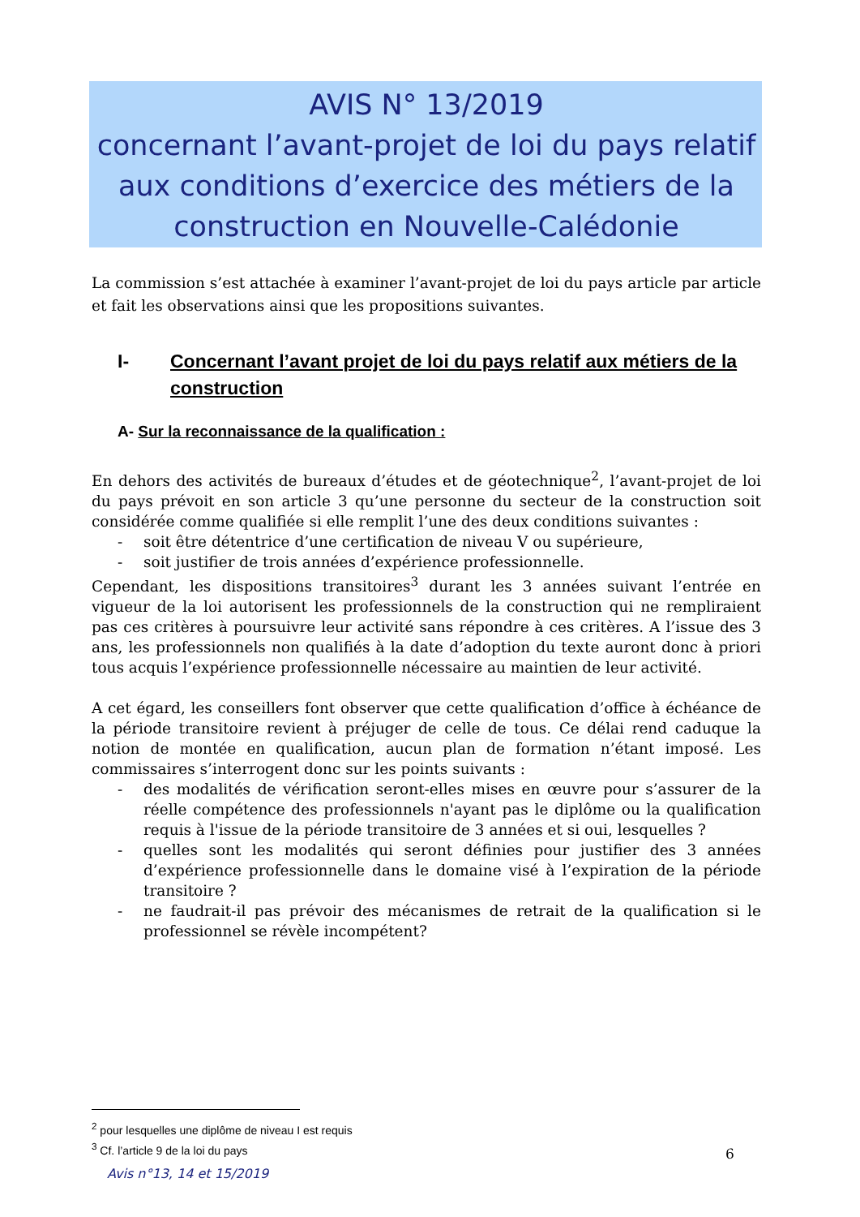AVIS N° 13/2019
concernant l’avant-projet de loi du pays relatif aux conditions d’exercice des métiers de la construction en Nouvelle-Calédonie
La commission s’est attachée à examiner l’avant-projet de loi du pays article par article et fait les observations ainsi que les propositions suivantes.
I- Concernant l’avant projet de loi du pays relatif aux métiers de la construction
A- Sur la reconnaissance de la qualification :
En dehors des activités de bureaux d’études et de géotechnique<sup>2</sup>, l’avant-projet de loi du pays prévoit en son article 3 qu’une personne du secteur de la construction soit considérée comme qualifiée si elle remplit l’une des deux conditions suivantes :
- soit être détentrice d’une certification de niveau V ou supérieure,
- soit justifier de trois années d’expérience professionnelle.
Cependant, les dispositions transitoires<sup>3</sup> durant les 3 années suivant l’entrée en vigueur de la loi autorisent les professionnels de la construction qui ne rempliraient pas ces critères à poursuivre leur activité sans répondre à ces critères. A l’issue des 3 ans, les professionnels non qualifiés à la date d’adoption du texte auront donc à priori tous acquis l’expérience professionnelle nécessaire au maintien de leur activité.
A cet égard, les conseillers font observer que cette qualification d’office à échéance de la période transitoire revient à préjuger de celle de tous. Ce délai rend caduque la notion de montée en qualification, aucun plan de formation n’étant imposé. Les commissaires s’interrogent donc sur les points suivants :
- des modalités de vérification seront-elles mises en œuvre pour s’assurer de la réelle compétence des professionnels n'ayant pas le diplôme ou la qualification requis à l'issue de la période transitoire de 3 années et si oui, lesquelles ?
- quelles sont les modalités qui seront définies pour justifier des 3 années d’expérience professionnelle dans le domaine visé à l’expiration de la période transitoire ?
- ne faudrait-il pas prévoir des mécanismes de retrait de la qualification si le professionnel se révèle incompétent?
<sup>2</sup> pour lesquelles une diplôme de niveau I est requis
<sup>3</sup> Cf. l’article 9 de la loi du pays
6
Avis n°13, 14 et 15/2019